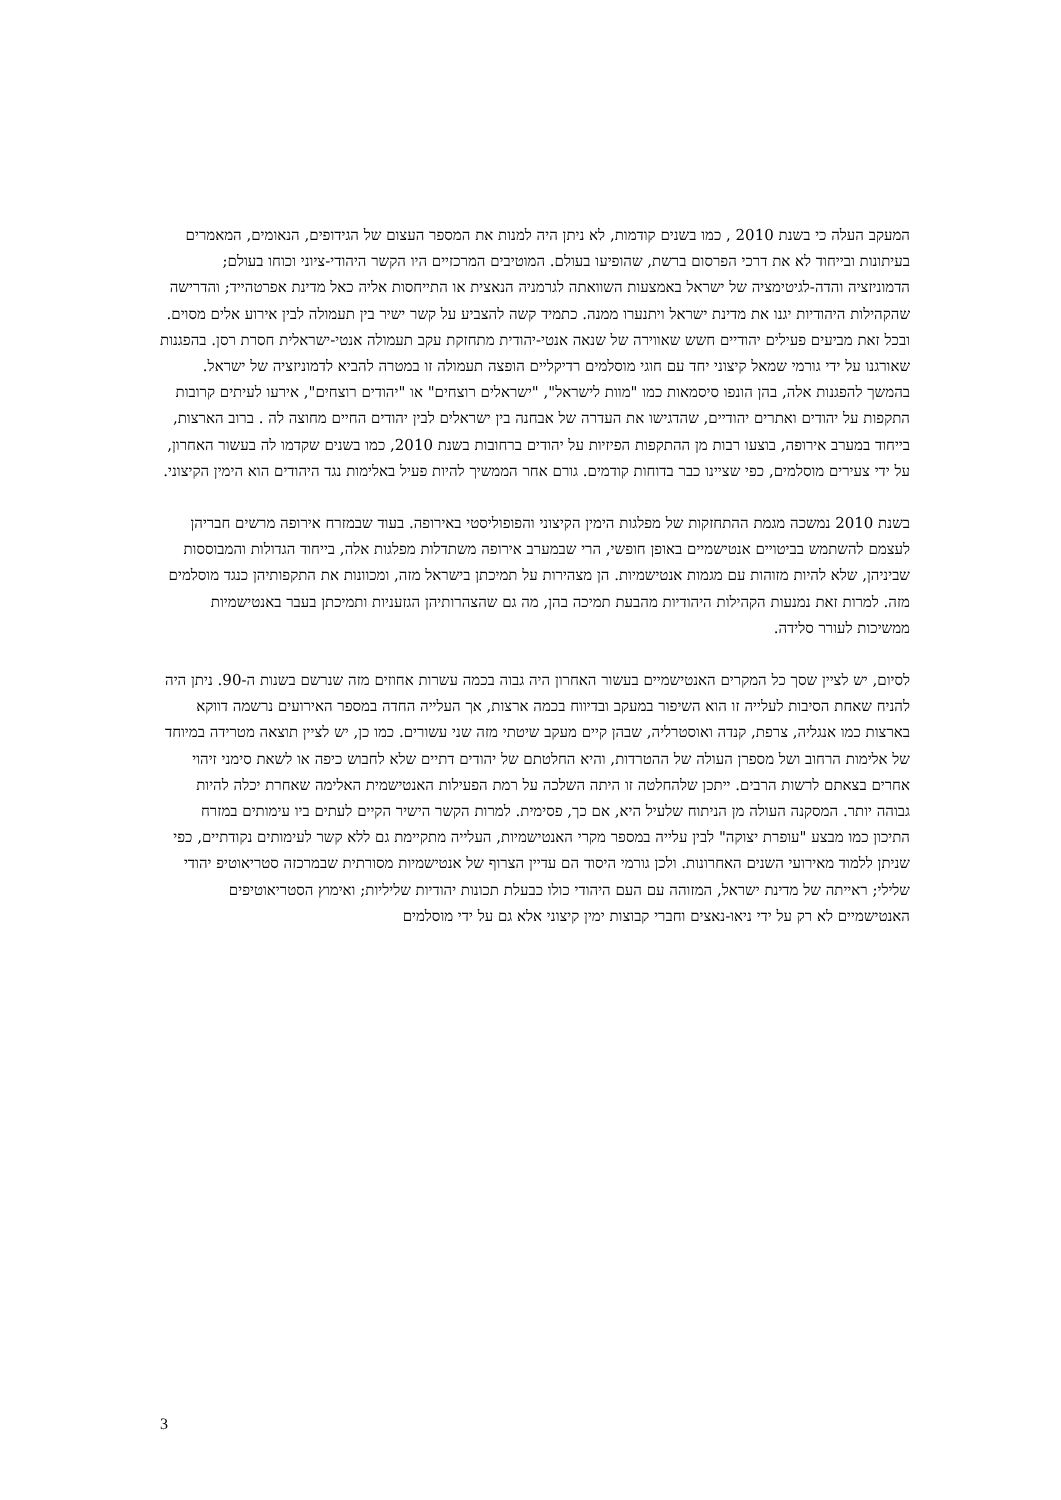המעקב העלה כי בשנת 2010 , כמו בשנים קודמות, לא ניתן היה למנות את המספר העצום של הגידופים, הנאומים, המאמרים בעיתונות ובייחוד לא את דרכי הפרסום ברשת, שהופיעו בעולם. המוטיבים המרכזיים היו הקשר היהודי-ציוני וכוחו בעולם; הדמוניזציה והדה-לגיטימציה של ישראל באמצעות השוואתה לגרמניה הנאצית או התייחסות אליה כאל מדינת אפרטהייד; והדרישה שהקהילות היהודיות יגנו את מדינת ישראל ויתנערו ממנה. כתמיד קשה להצביע על קשר ישיר בין תעמולה לבין אירוע אלים מסוים. ובכל זאת מביעים פעילים יהודיים חשש שאווירה של שנאה אנטי-יהודית מתחזקת עקב תעמולה אנטי-ישראלית חסרת רסן. בהפגנות שאורגנו על ידי גורמי שמאל קיצוני יחד עם חוגי מוסלמים רדיקליים הופצה תעמולה זו במטרה להביא לדמוניזציה של ישראל. בהמשך להפגנות אלה, בהן הונפו סיסמאות כמו "מוות לישראל", "ישראלים רוצחים" או "יהודים רוצחים", אירעו לעיתים קרובות התקפות על יהודים ואתרים יהודיים, שהדגישו את העדרה של אבחנה בין ישראלים לבין יהודים החיים מחוצה לה . ברוב הארצות, בייחוד במערב אירופה, בוצעו רבות מן ההתקפות הפיזיות על יהודים ברחובות בשנת 2010, כמו בשנים שקדמו לה בעשור האחרון, על ידי צעירים מוסלמים, כפי שציינו כבר בדוחות קודמים. גורם אחר הממשיך להיות פעיל באלימות נגד היהודים הוא הימין הקיצוני.
בשנת 2010 נמשכה מגמת ההתחזקות של מפלגות הימין הקיצוני והפופוליסטי באירופה. בעוד שבמזרח אירופה מרשים חבריהן לעצמם להשתמש בביטויים אנטישמיים באופן חופשי, הרי שבמערב אירופה משתדלות מפלגות אלה, בייחוד הגדולות והמבוססות שביניהן, שלא להיות מזוהות עם מגמות אנטישמיות. הן מצהירות על תמיכתן בישראל מזה, ומכוונות את התקפותיהן כנגד מוסלמים מזה. למרות זאת נמנעות הקהילות היהודיות מהבעת תמיכה בהן, מה גם שהצהרותיהן הגזעניות ותמיכתן בעבר באנטישמיות ממשיכות לעורר סלידה.
לסיום, יש לציין שסך כל המקרים האנטישמיים בעשור האחרון היה גבוה בכמה עשרות אחוזים מזה שנרשם בשנות ה-90. ניתן היה להניח שאחת הסיבות לעלייה זו הוא השיפור במעקב ובדיווח בכמה ארצות, אך העלייה החדה במספר האירועים נרשמה דווקא בארצות כמו אנגליה, צרפת, קנדה ואוסטרליה, שבהן קיים מעקב שיטתי מזה שני עשורים. כמו כן, יש לציין תוצאה מטרידה במיוחד של אלימות הרחוב ושל מספרן העולה של ההטרדות, והיא החלטתם של יהודים דתיים שלא לחבוש כיפה או לשאת סימני זיהוי אחרים בצאתם לרשות הרבים. ייתכן שלהחלטה זו היתה השלכה על רמת הפעילות האנטישמית האלימה שאחרת יכלה להיות גבוהה יותר. המסקנה העולה מן הניתוח שלעיל היא, אם כך, פסימית. למרות הקשר הישיר הקיים לעתים ביו עימותים במזרח התיכון כמו מבצע "עופרת יצוקה" לבין עלייה במספר מקרי האנטישמיות, העלייה מתקיימת גם ללא קשר לעימותים נקודתיים, כפי שניתן ללמוד מאירועי השנים האחרונות. ולכן גורמי היסוד הם עדיין הצרוף של אנטישמיות מסורתית שבמרכזה סטריאוטיפ יהודי שלילי; ראייתה של מדינת ישראל, המזוהה עם העם היהודי כולו כבעלת תכונות יהודיות שליליות; ואימוץ הסטריאוטיפים האנטישמיים לא רק על ידי ניאו-נאצים וחברי קבוצות ימין קיצוני אלא גם על ידי מוסלמים
3